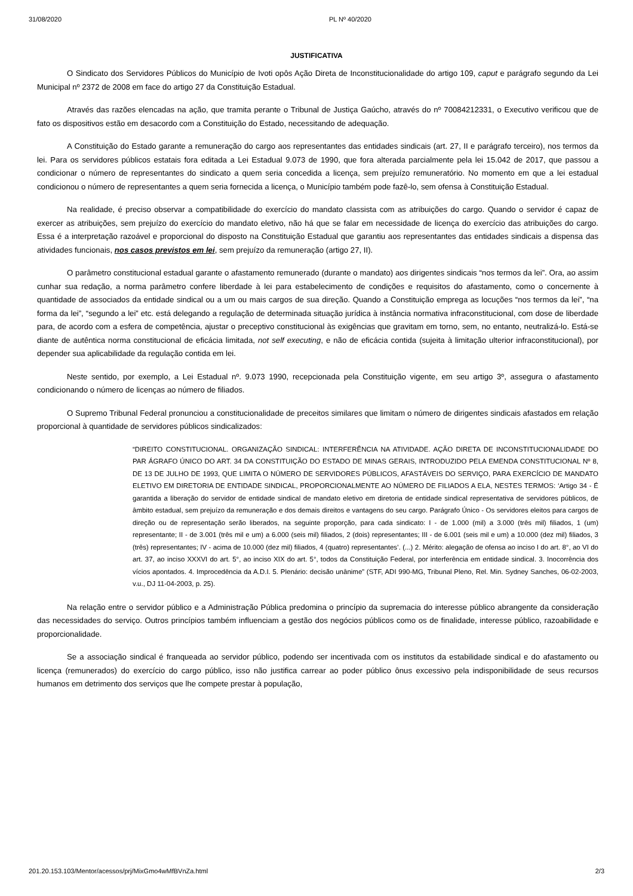31/08/2020 PL Nº 40/2020
JUSTIFICATIVA
O Sindicato dos Servidores Públicos do Município de Ivoti opôs Ação Direta de Inconstitucionalidade do artigo 109, caput e parágrafo segundo da Lei Municipal nº 2372 de 2008 em face do artigo 27 da Constituição Estadual.
Através das razões elencadas na ação, que tramita perante o Tribunal de Justiça Gaúcho, através do nº 70084212331, o Executivo verificou que de fato os dispositivos estão em desacordo com a Constituição do Estado, necessitando de adequação.
A Constituição do Estado garante a remuneração do cargo aos representantes das entidades sindicais (art. 27, II e parágrafo terceiro), nos termos da lei. Para os servidores públicos estatais fora editada a Lei Estadual 9.073 de 1990, que fora alterada parcialmente pela lei 15.042 de 2017, que passou a condicionar o número de representantes do sindicato a quem seria concedida a licença, sem prejuízo remuneratório. No momento em que a lei estadual condicionou o número de representantes a quem seria fornecida a licença, o Município também pode fazê-lo, sem ofensa à Constituição Estadual.
Na realidade, é preciso observar a compatibilidade do exercício do mandato classista com as atribuições do cargo. Quando o servidor é capaz de exercer as atribuições, sem prejuízo do exercício do mandato eletivo, não há que se falar em necessidade de licença do exercício das atribuições do cargo. Essa é a interpretação razoável e proporcional do disposto na Constituição Estadual que garantiu aos representantes das entidades sindicais a dispensa das atividades funcionais, nos casos previstos em lei, sem prejuízo da remuneração (artigo 27, II).
O parâmetro constitucional estadual garante o afastamento remunerado (durante o mandato) aos dirigentes sindicais “nos termos da lei”. Ora, ao assim cunhar sua redação, a norma parâmetro confere liberdade à lei para estabelecimento de condições e requisitos do afastamento, como o concernente à quantidade de associados da entidade sindical ou a um ou mais cargos de sua direção. Quando a Constituição emprega as locuções “nos termos da lei”, “na forma da lei”, “segundo a lei” etc. está delegando a regulação de determinada situação jurídica à instância normativa infraconstitucional, com dose de liberdade para, de acordo com a esfera de competência, ajustar o preceptivo constitucional às exigências que gravitam em torno, sem, no entanto, neutralizá-lo. Está-se diante de autêntica norma constitucional de eficácia limitada, not self executing, e não de eficácia contida (sujeita à limitação ulterior infraconstitucional), por depender sua aplicabilidade da regulação contida em lei.
Neste sentido, por exemplo, a Lei Estadual nº. 9.073 1990, recepcionada pela Constituição vigente, em seu artigo 3º, assegura o afastamento condicionando o número de licenças ao número de filiados.
O Supremo Tribunal Federal pronunciou a constitucionalidade de preceitos similares que limitam o número de dirigentes sindicais afastados em relação proporcional à quantidade de servidores públicos sindicalizados:
“DIREITO CONSTITUCIONAL. ORGANIZAÇÃO SINDICAL: INTERFERÊNCIA NA ATIVIDADE. AÇÃO DIRETA DE INCONSTITUCIONALIDADE DO PAR ÁGRAFO ÚNICO DO ART. 34 DA CONSTITUIÇÃO DO ESTADO DE MINAS GERAIS, INTRODUZIDO PELA EMENDA CONSTITUCIONAL Nº 8, DE 13 DE JULHO DE 1993, QUE LIMITA O NÚMERO DE SERVIDORES PÚBLICOS, AFASTÁVEIS DO SERVIÇO, PARA EXERCÍCIO DE MANDATO ELETIVO EM DIRETORIA DE ENTIDADE SINDICAL, PROPORCIONALMENTE AO NÚMERO DE FILIADOS A ELA, NESTES TERMOS: ‘Artigo 34 - É garantida a liberação do servidor de entidade sindical de mandato eletivo em diretoria de entidade sindical representativa de servidores públicos, de âmbito estadual, sem prejuízo da remuneração e dos demais direitos e vantagens do seu cargo. Parágrafo Único - Os servidores eleitos para cargos de direção ou de representação serão liberados, na seguinte proporção, para cada sindicato: I - de 1.000 (mil) a 3.000 (três mil) filiados, 1 (um) representante; II - de 3.001 (três mil e um) a 6.000 (seis mil) filiados, 2 (dois) representantes; III - de 6.001 (seis mil e um) a 10.000 (dez mil) filiados, 3 (três) representantes; IV - acima de 10.000 (dez mil) filiados, 4 (quatro) representantes’. (...) 2. Mérito: alegação de ofensa ao inciso I do art. 8°, ao VI do art. 37, ao inciso XXXVI do art. 5°, ao inciso XIX do art. 5°, todos da Constituição Federal, por interferência em entidade sindical. 3. Inocorrência dos vícios apontados. 4. Improcedência da A.D.I. 5. Plenário: decisão unânime” (STF, ADI 990-MG, Tribunal Pleno, Rel. Min. Sydney Sanches, 06-02-2003, v.u., DJ 11-04-2003, p. 25).
Na relação entre o servidor público e a Administração Pública predomina o princípio da supremacia do interesse público abrangente da consideração das necessidades do serviço. Outros princípios também influenciam a gestão dos negócios públicos como os de finalidade, interesse público, razoabilidade e proporcionalidade.
Se a associação sindical é franqueada ao servidor público, podendo ser incentivada com os institutos da estabilidade sindical e do afastamento ou licença (remunerados) do exercício do cargo público, isso não justifica carrear ao poder público ônus excessivo pela indisponibilidade de seus recursos humanos em detrimento dos serviços que lhe compete prestar à população,
201.20.153.103/Mentor/acessos/prj/MixGmo4wMfBVnZa.html 2/3